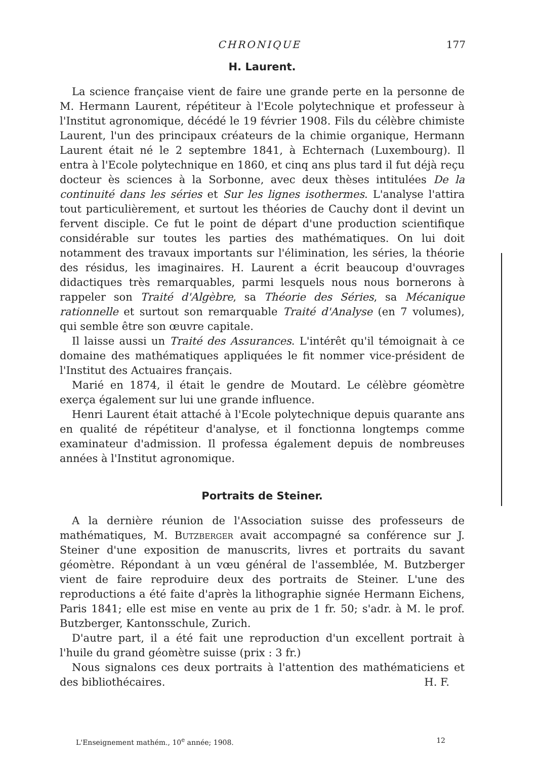CHRONIQUE 177
H. Laurent.
La science française vient de faire une grande perte en la personne de M. Hermann Laurent, répétiteur à l'Ecole polytechnique et professeur à l'Institut agronomique, décédé le 19 février 1908. Fils du célèbre chimiste Laurent, l'un des principaux créateurs de la chimie organique, Hermann Laurent était né le 2 septembre 1841, à Echternach (Luxembourg). Il entra à l'Ecole polytechnique en 1860, et cinq ans plus tard il fut déjà reçu docteur ès sciences à la Sorbonne, avec deux thèses intitulées De la continuité dans les séries et Sur les lignes isothermes. L'analyse l'attira tout particulièrement, et surtout les théories de Cauchy dont il devint un fervent disciple. Ce fut le point de départ d'une production scientifique considérable sur toutes les parties des mathématiques. On lui doit notamment des travaux importants sur l'élimination, les séries, la théorie des résidus, les imaginaires. H. Laurent a écrit beaucoup d'ouvrages didactiques très remarquables, parmi lesquels nous nous bornerons à rappeler son Traité d'Algèbre, sa Théorie des Séries, sa Mécanique rationnelle et surtout son remarquable Traité d'Analyse (en 7 volumes), qui semble être son œuvre capitale.
Il laisse aussi un Traité des Assurances. L'intérêt qu'il témoignait à ce domaine des mathématiques appliquées le fit nommer vice-président de l'Institut des Actuaires français.
Marié en 1874, il était le gendre de Moutard. Le célèbre géomètre exerça également sur lui une grande influence.
Henri Laurent était attaché à l'Ecole polytechnique depuis quarante ans en qualité de répétiteur d'analyse, et il fonctionna longtemps comme examinateur d'admission. Il professa également depuis de nombreuses années à l'Institut agronomique.
Portraits de Steiner.
A la dernière réunion de l'Association suisse des professeurs de mathématiques, M. Butzberger avait accompagné sa conférence sur J. Steiner d'une exposition de manuscrits, livres et portraits du savant géomètre. Répondant à un vœu général de l'assemblée, M. Butzberger vient de faire reproduire deux des portraits de Steiner. L'une des reproductions a été faite d'après la lithographie signée Hermann Eichens, Paris 1841; elle est mise en vente au prix de 1 fr. 50; s'adr. à M. le prof. Butzberger, Kantonsschule, Zurich.
D'autre part, il a été fait une reproduction d'un excellent portrait à l'huile du grand géomètre suisse (prix : 3 fr.)
Nous signalons ces deux portraits à l'attention des mathématiciens et des bibliothécaires. H. F.
L'Enseignement mathém., 10<sup>e</sup> année; 1908. 12